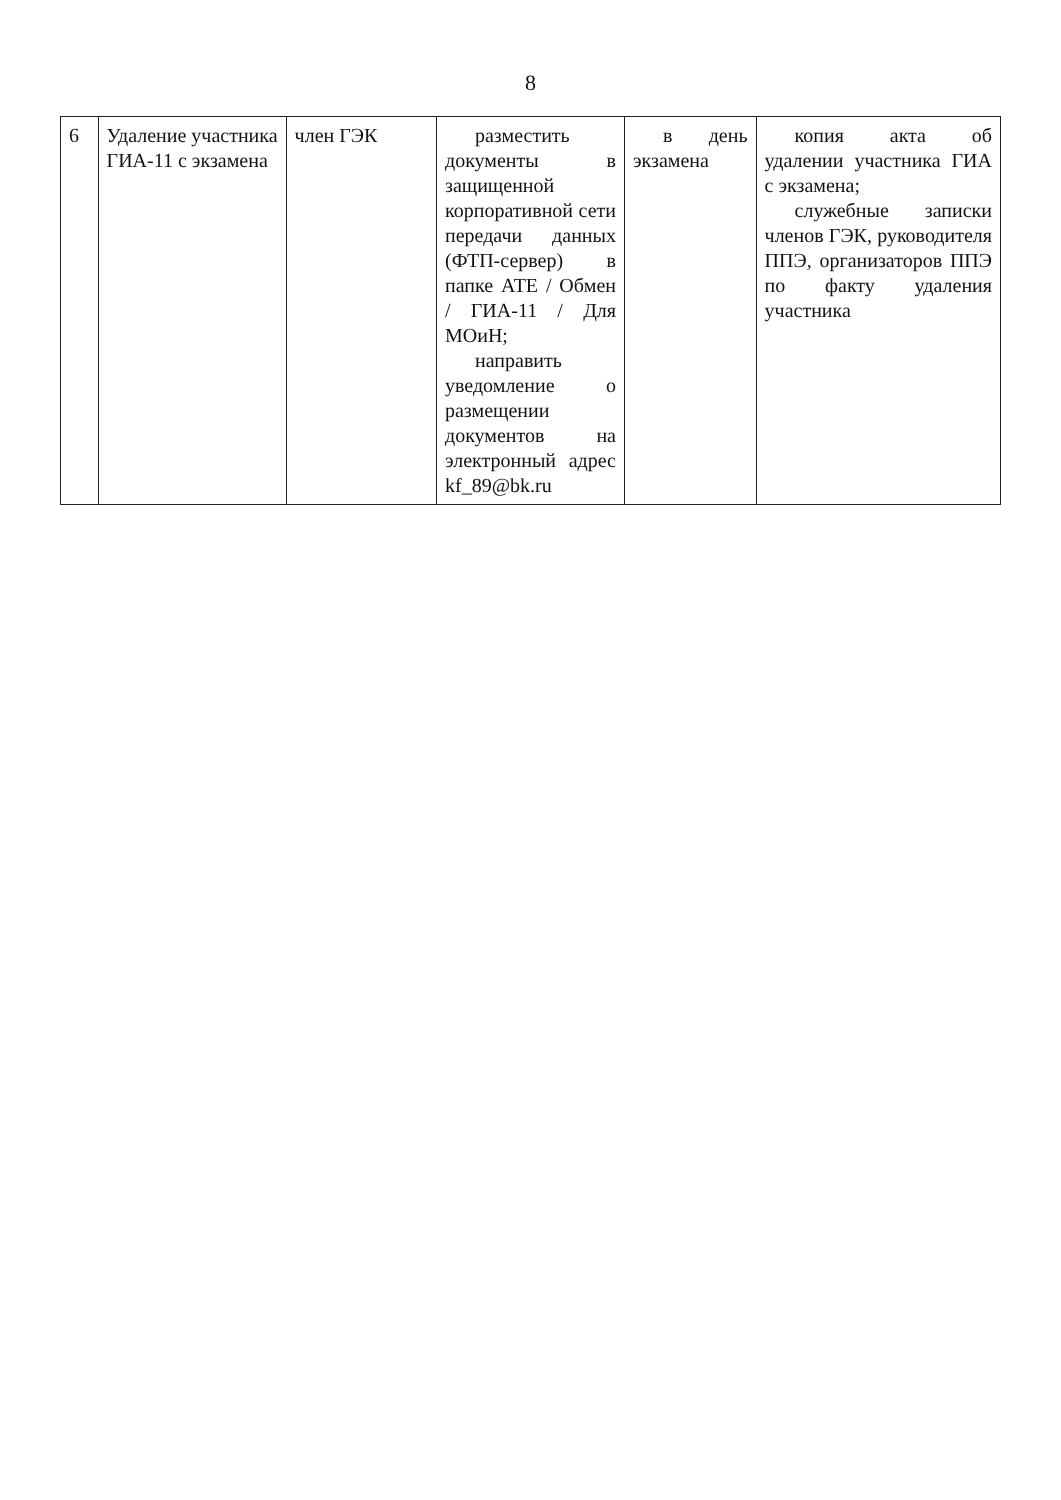8
| 6 | Удаление участника ГИА-11 с экзамена | член ГЭК | разместить документы в защищенной корпоративной сети передачи данных (ФТП-сервер) в папке АТЕ / Обмен / ГИА-11 / Для МОиН; направить уведомление о размещении документов на электронный адрес kf_89@bk.ru | в день экзамена | копия акта об удалении участника ГИА с экзамена; служебные записки членов ГЭК, руководителя ППЭ, организаторов ППЭ по факту удаления участника |